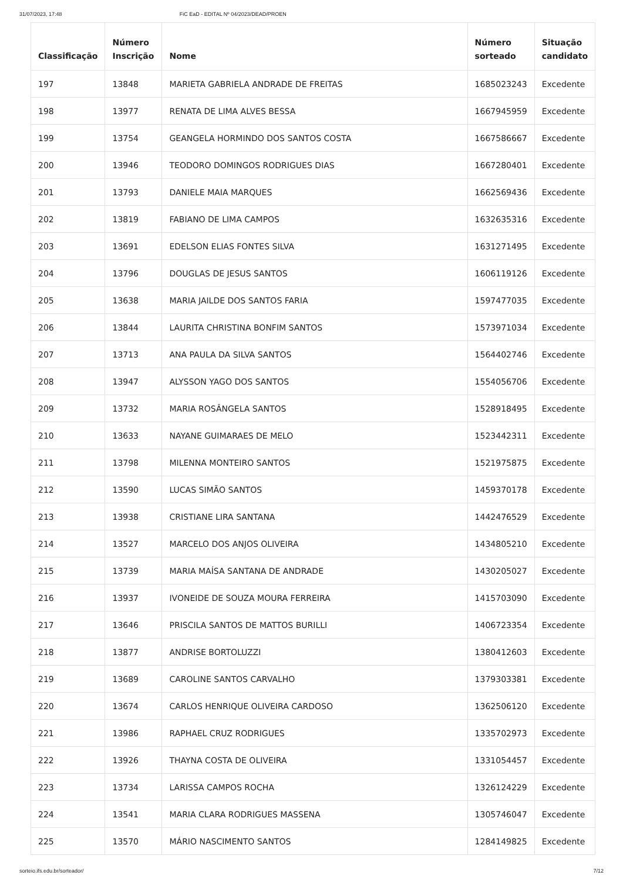31/07/2023, 17:48 FiC EaD - EDITAL Nº 04/2023/DEAD/PROEN
| Classificação | Número Inscrição | Nome | Número sorteado | Situação candidato |
| --- | --- | --- | --- | --- |
| 197 | 13848 | MARIETA GABRIELA ANDRADE DE FREITAS | 1685023243 | Excedente |
| 198 | 13977 | RENATA DE LIMA ALVES BESSA | 1667945959 | Excedente |
| 199 | 13754 | GEANGELA HORMINDO DOS SANTOS COSTA | 1667586667 | Excedente |
| 200 | 13946 | TEODORO DOMINGOS RODRIGUES DIAS | 1667280401 | Excedente |
| 201 | 13793 | DANIELE MAIA MARQUES | 1662569436 | Excedente |
| 202 | 13819 | FABIANO DE LIMA CAMPOS | 1632635316 | Excedente |
| 203 | 13691 | EDELSON ELIAS FONTES SILVA | 1631271495 | Excedente |
| 204 | 13796 | DOUGLAS DE JESUS SANTOS | 1606119126 | Excedente |
| 205 | 13638 | MARIA JAILDE DOS SANTOS FARIA | 1597477035 | Excedente |
| 206 | 13844 | LAURITA CHRISTINA BONFIM SANTOS | 1573971034 | Excedente |
| 207 | 13713 | ANA PAULA DA SILVA SANTOS | 1564402746 | Excedente |
| 208 | 13947 | ALYSSON YAGO DOS SANTOS | 1554056706 | Excedente |
| 209 | 13732 | MARIA ROSÂNGELA SANTOS | 1528918495 | Excedente |
| 210 | 13633 | NAYANE GUIMARAES DE MELO | 1523442311 | Excedente |
| 211 | 13798 | MILENNA MONTEIRO SANTOS | 1521975875 | Excedente |
| 212 | 13590 | LUCAS SIMÃO SANTOS | 1459370178 | Excedente |
| 213 | 13938 | CRISTIANE LIRA SANTANA | 1442476529 | Excedente |
| 214 | 13527 | MARCELO DOS ANJOS OLIVEIRA | 1434805210 | Excedente |
| 215 | 13739 | MARIA MAÍSA SANTANA DE ANDRADE | 1430205027 | Excedente |
| 216 | 13937 | IVONEIDE DE SOUZA MOURA FERREIRA | 1415703090 | Excedente |
| 217 | 13646 | PRISCILA SANTOS DE MATTOS BURILLI | 1406723354 | Excedente |
| 218 | 13877 | ANDRISE BORTOLUZZI | 1380412603 | Excedente |
| 219 | 13689 | CAROLINE SANTOS CARVALHO | 1379303381 | Excedente |
| 220 | 13674 | CARLOS HENRIQUE OLIVEIRA CARDOSO | 1362506120 | Excedente |
| 221 | 13986 | RAPHAEL CRUZ RODRIGUES | 1335702973 | Excedente |
| 222 | 13926 | THAYNA COSTA DE OLIVEIRA | 1331054457 | Excedente |
| 223 | 13734 | LARISSA CAMPOS ROCHA | 1326124229 | Excedente |
| 224 | 13541 | MARIA CLARA RODRIGUES MASSENA | 1305746047 | Excedente |
| 225 | 13570 | MÁRIO NASCIMENTO SANTOS | 1284149825 | Excedente |
sorteio.ifs.edu.br/sorteador/ 7/12